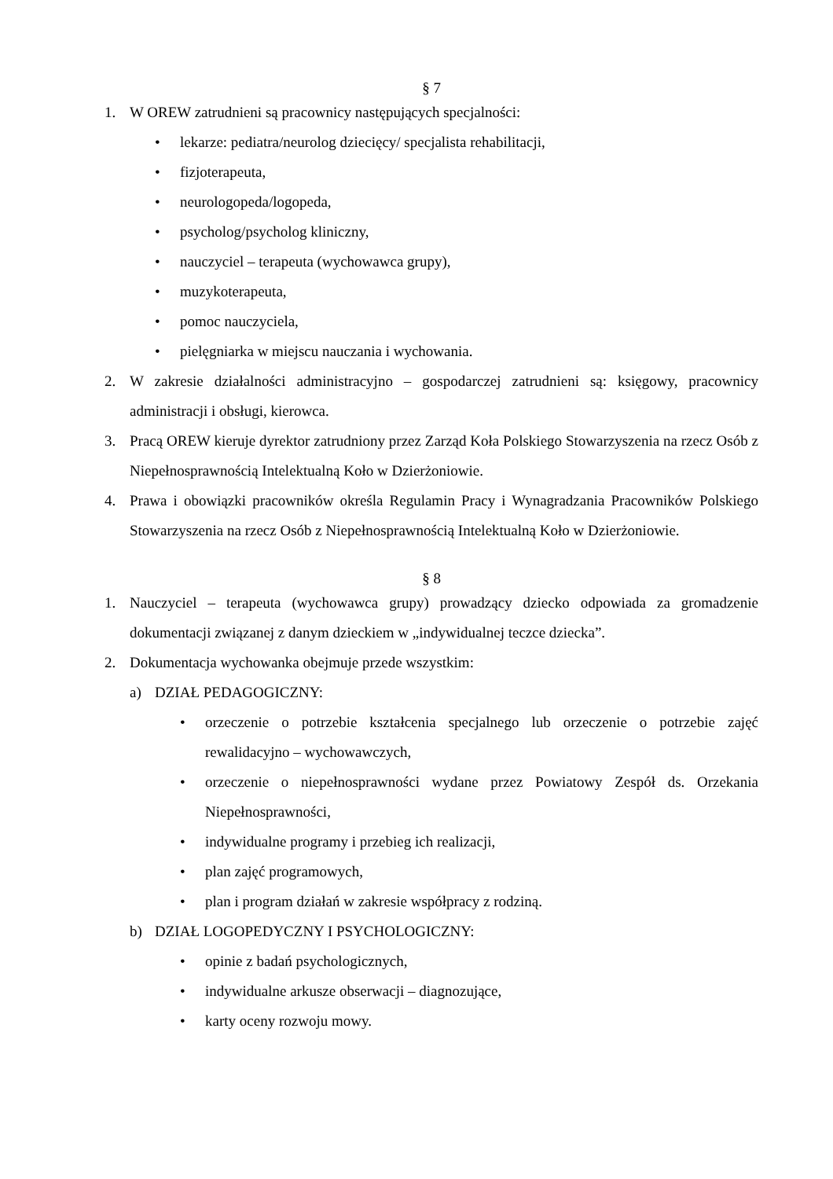§ 7
1. W OREW zatrudnieni są pracownicy następujących specjalności:
• lekarze: pediatra/neurolog dziecięcy/ specjalista rehabilitacji,
• fizjoterapeuta,
• neurologopeda/logopeda,
• psycholog/psycholog kliniczny,
• nauczyciel – terapeuta (wychowawca grupy),
• muzykoterapeuta,
• pomoc nauczyciela,
• pielęgniarka w miejscu nauczania i wychowania.
2. W zakresie działalności administracyjno – gospodarczej zatrudnieni są: księgowy, pracownicy administracji i obsługi, kierowca.
3. Pracą OREW kieruje dyrektor zatrudniony przez Zarząd Koła Polskiego Stowarzyszenia na rzecz Osób z Niepełnosprawnością Intelektualną Koło w Dzierżoniowie.
4. Prawa i obowiązki pracowników określa Regulamin Pracy i Wynagradzania Pracowników Polskiego Stowarzyszenia na rzecz Osób z Niepełnosprawnością Intelektualną Koło w Dzierżoniowie.
§ 8
1. Nauczyciel – terapeuta (wychowawca grupy) prowadzący dziecko odpowiada za gromadzenie dokumentacji związanej z danym dzieckiem w „indywidualnej teczce dziecka”.
2. Dokumentacja wychowanka obejmuje przede wszystkim:
a) DZIAŁ PEDAGOGICZNY:
• orzeczenie o potrzebie kształcenia specjalnego lub orzeczenie o potrzebie zajęć rewalidacyjno – wychowawczych,
• orzeczenie o niepełnosprawności wydane przez Powiatowy Zespół ds. Orzekania Niepełnosprawności,
• indywidualne programy i przebieg ich realizacji,
• plan zajęć programowych,
• plan i program działań w zakresie współpracy z rodziną.
b) DZIAŁ LOGOPEDYCZNY I PSYCHOLOGICZNY:
• opinie z badań psychologicznych,
• indywidualne arkusze obserwacji – diagnozujące,
• karty oceny rozwoju mowy.